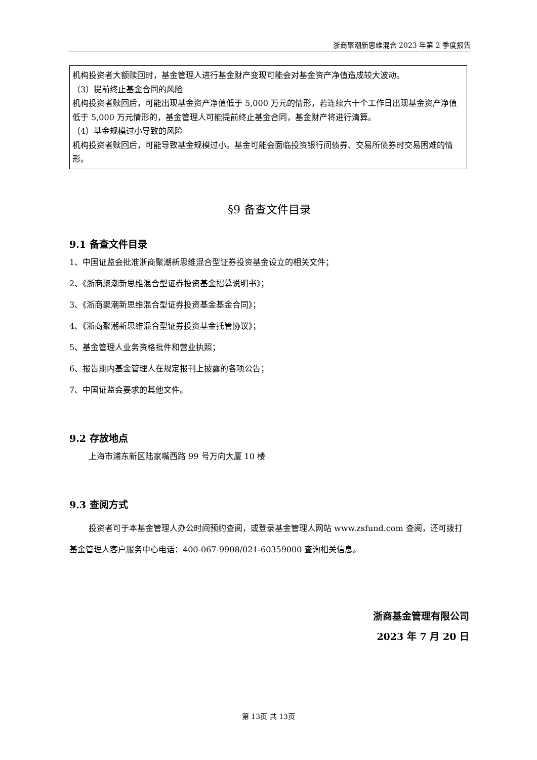浙商聚潮新思维混合 2023 年第 2 季度报告
| 机构投资者大额赎回时，基金管理人进行基金财产变现可能会对基金资产净值造成较大波动。 （3）提前终止基金合同的风险 机构投资者赎回后，可能出现基金资产净值低于 5,000 万元的情形，若连续六十个工作日出现基金资产净值低于 5,000 万元情形的，基金管理人可能提前终止基金合同，基金财产将进行清算。 （4）基金规模过小导致的风险 机构投资者赎回后，可能导致基金规模过小。基金可能会面临投资银行间债券、交易所债券时交易困难的情形。 |
§9 备查文件目录
9.1 备查文件目录
1、中国证监会批准浙商聚潮新思维混合型证券投资基金设立的相关文件；
2、《浙商聚潮新思维混合型证券投资基金招募说明书》；
3、《浙商聚潮新思维混合型证券投资基金基金合同》；
4、《浙商聚潮新思维混合型证券投资基金托管协议》；
5、基金管理人业务资格批件和营业执照；
6、报告期内基金管理人在规定报刊上披露的各项公告；
7、中国证监会要求的其他文件。
9.2 存放地点
上海市浦东新区陆家嘴西路 99 号万向大厦 10 楼
9.3 查阅方式
投资者可于本基金管理人办公时间预约查阅，或登录基金管理人网站 www.zsfund.com 查阅，还可拨打基金管理人客户服务中心电话：400-067-9908/021-60359000 查询相关信息。
浙商基金管理有限公司
2023 年 7 月 20 日
第 13页 共 13页